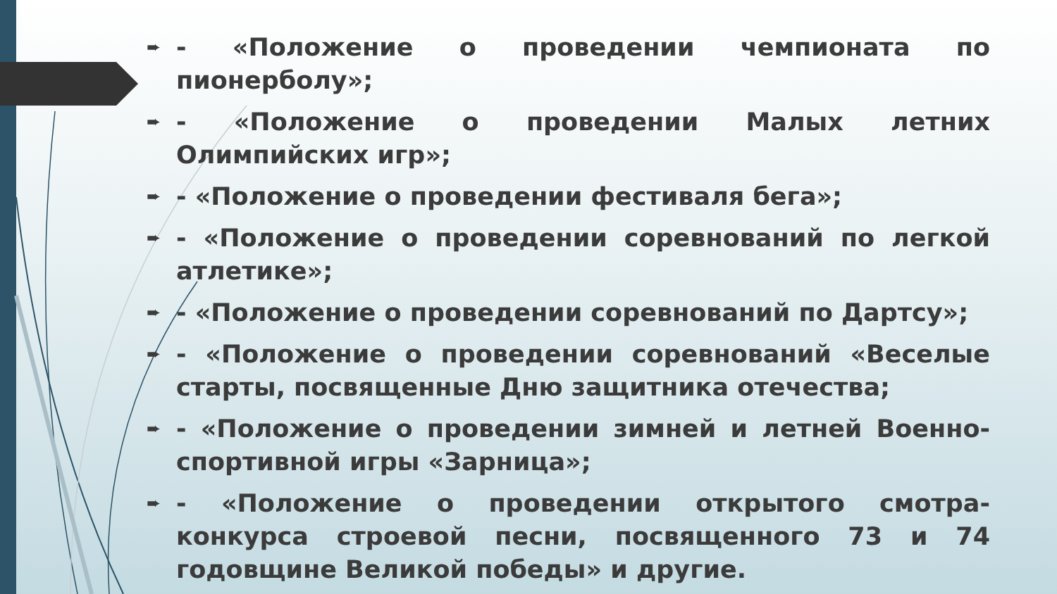➨ - «Положение о проведении чемпионата по пионерболу»;
➨ - «Положение о проведении Малых летних Олимпийских игр»;
➨ - «Положение о проведении фестиваля бега»;
➨ - «Положение о проведении соревнований по легкой атлетике»;
➨ - «Положение о проведении соревнований по Дартсу»;
➨ - «Положение о проведении соревнований «Веселые старты, посвященные Дню защитника отечества;
➨ - «Положение о проведении зимней и летней Военно-спортивной игры «Зарница»;
➨ - «Положение о проведении открытого смотра-конкурса строевой песни, посвященного 73 и 74 годовщине Великой победы» и другие.